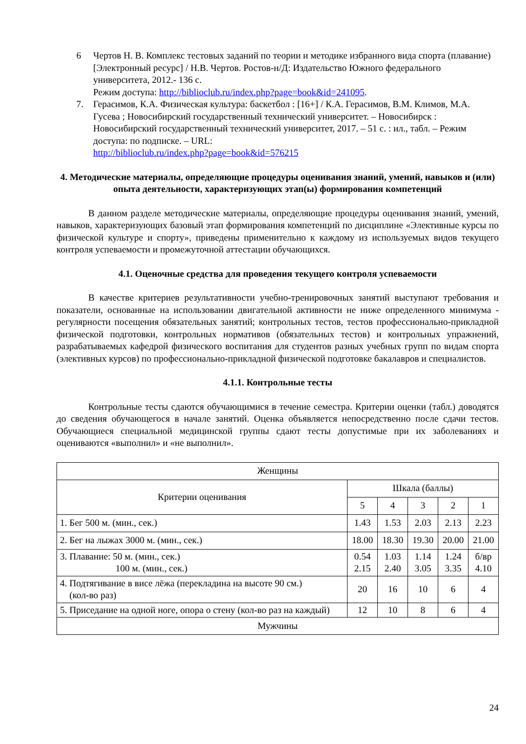6 Чертов Н. В. Комплекс тестовых заданий по теории и методике избранного вида спорта (плавание) [Электронный ресурс] / Н.В. Чертов. Ростов-н/Д: Издательство Южного федерального университета, 2012.- 136 с.
Режим доступа: http://biblioclub.ru/index.php?page=book&id=241095.
7. Герасимов, К.А. Физическая культура: баскетбол : [16+] / К.А. Герасимов, В.М. Климов, М.А. Гусева ; Новосибирский государственный технический университет. – Новосибирск : Новосибирский государственный технический университет, 2017. – 51 с. : ил., табл. – Режим доступа: по подписке. – URL:
http://biblioclub.ru/index.php?page=book&id=576215
4. Методические материалы, определяющие процедуры оценивания знаний, умений, навыков и (или) опыта деятельности, характеризующих этап(ы) формирования компетенций
В данном разделе методические материалы, определяющие процедуры оценивания знаний, умений, навыков, характеризующих базовый этап формирования компетенций по дисциплине «Элективные курсы по физической культуре и спорту», приведены применительно к каждому из используемых видов текущего контроля успеваемости и промежуточной аттестации обучающихся.
4.1. Оценочные средства для проведения текущего контроля успеваемости
В качестве критериев результативности учебно-тренировочных занятий выступают требования и показатели, основанные на использовании двигательной активности не ниже определенного минимума - регулярности посещения обязательных занятий; контрольных тестов, тестов профессионально-прикладной физической подготовки, контрольных нормативов (обязательных тестов) и контрольных упражнений, разрабатываемых кафедрой физического воспитания для студентов разных учебных групп по видам спорта (элективных курсов) по профессионально-прикладной физической подготовке бакалавров и специалистов.
4.1.1. Контрольные тесты
Контрольные тесты сдаются обучающимися в течение семестра. Критерии оценки (табл.) доводятся до сведения обучающегося в начале занятий. Оценка объявляется непосредственно после сдачи тестов. Обучающиеся специальной медицинской группы сдают тесты допустимые при их заболеваниях и оцениваются «выполнил» и «не выполнил».
| Женщины | | | | | |
| Критерии оценивания | Шкала (баллы) | | | | |
| | 5 | 4 | 3 | 2 | 1 |
| 1. Бег 500 м. (мин., сек.) | 1.43 | 1.53 | 2.03 | 2.13 | 2.23 |
| 2. Бег на лыжах 3000 м. (мин., сек.) | 18.00 | 18.30 | 19.30 | 20.00 | 21.00 |
| 3. Плавание: 50 м. (мин., сек.) 100 м. (мин., сек.) | 0.54 2.15 | 1.03 2.40 | 1.14 3.05 | 1.24 3.35 | б/вр 4.10 |
| 4. Подтягивание в висе лёжа (перекладина на высоте 90 см.) (кол-во раз) | 20 | 16 | 10 | 6 | 4 |
| 5. Приседание на одной ноге, опора о стену (кол-во раз на каждый) | 12 | 10 | 8 | 6 | 4 |
| Мужчины | | | | | |
24